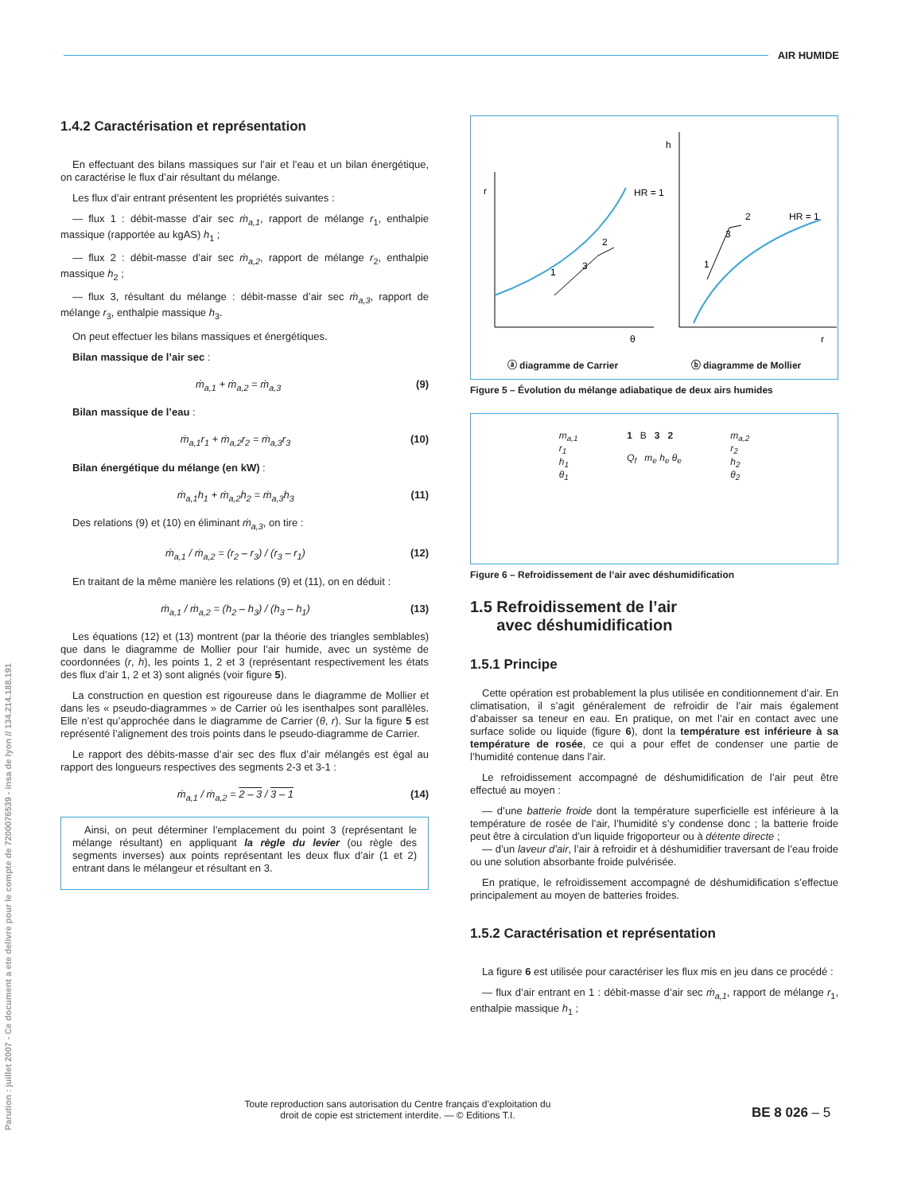AIR HUMIDE
Parution : juillet 2007 - Ce document a ete delivre pour le compte de 7200076539 - insa de lyon // 134.214.188.191
1.4.2 Caractérisation et représentation
En effectuant des bilans massiques sur l’air et l’eau et un bilan énergétique, on caractérise le flux d’air résultant du mélange.
Les flux d’air entrant présentent les propriétés suivantes :
— flux 1 : débit-masse d’air sec ṁ<sub>a,1</sub>, rapport de mélange r<sub>1</sub>, enthalpie massique (rapportée au kgAS) h<sub>1</sub> ;
— flux 2 : débit-masse d’air sec ṁ<sub>a,2</sub>, rapport de mélange r<sub>2</sub>, enthalpie massique h<sub>2</sub> ;
— flux 3, résultant du mélange : débit-masse d’air sec ṁ<sub>a,3</sub>, rapport de mélange r<sub>3</sub>, enthalpie massique h<sub>3</sub>.
On peut effectuer les bilans massiques et énergétiques.
Bilan massique de l’air sec :
ṁ<sub>a,1</sub> + ṁ<sub>a,2</sub> = ṁ<sub>a,3</sub> (9)
Bilan massique de l’eau :
ṁ<sub>a,1</sub>r<sub>1</sub> + ṁ<sub>a,2</sub>r<sub>2</sub> = ṁ<sub>a,3</sub>r<sub>3</sub> (10)
Bilan énergétique du mélange (en kW) :
ṁ<sub>a,1</sub>h<sub>1</sub> + ṁ<sub>a,2</sub>h<sub>2</sub> = ṁ<sub>a,3</sub>h<sub>3</sub> (11)
Des relations (9) et (10) en éliminant ṁ<sub>a,3</sub>, on tire :
ṁ<sub>a,1</sub> / ṁ<sub>a,2</sub> = (r<sub>2</sub> – r<sub>3</sub>) / (r<sub>3</sub> – r<sub>1</sub>) (12)
En traitant de la même manière les relations (9) et (11), on en déduit :
ṁ<sub>a,1</sub> / ṁ<sub>a,2</sub> = (h<sub>2</sub> – h<sub>3</sub>) / (h<sub>3</sub> – h<sub>1</sub>) (13)
Les équations (12) et (13) montrent (par la théorie des triangles semblables) que dans le diagramme de Mollier pour l’air humide, avec un système de coordonnées (r, h), les points 1, 2 et 3 (représentant respectivement les états des flux d’air 1, 2 et 3) sont alignés (voir figure 5).
La construction en question est rigoureuse dans le diagramme de Mollier et dans les « pseudo-diagrammes » de Carrier où les isenthalpes sont parallèles. Elle n’est qu’approchée dans le diagramme de Carrier (θ, r). Sur la figure 5 est représenté l’alignement des trois points dans le pseudo-diagramme de Carrier.
Le rapport des débits-masse d’air sec des flux d’air mélangés est égal au rapport des longueurs respectives des segments 2-3 et 3-1 :
ṁ<sub>a,1</sub> / ṁ<sub>a,2</sub> = 2 – 3 / 3 – 1 (14)
Ainsi, on peut déterminer l’emplacement du point 3 (représentant le mélange résultant) en appliquant la règle du levier (ou règle des segments inverses) aux points représentant les deux flux d’air (1 et 2) entrant dans le mélangeur et résultant en 3.
r
h
θ
r
1
3
2
1
3
2
HR = 1
HR = 1
ⓐ diagramme de Carrier ⓑ diagramme de Mollier
Figure 5 – Évolution du mélange adiabatique de deux airs humides
m<sub>a,1</sub>
r<sub>1</sub>
h<sub>1</sub>
θ<sub>1</sub>
1 B 3 2
Q<sub>f</sub> m<sub>e</sub> h<sub>e</sub> θ<sub>e</sub>
m<sub>a,2</sub>
r<sub>2</sub>
h<sub>2</sub>
θ<sub>2</sub>
Figure 6 – Refroidissement de l’air avec déshumidification
1.5 Refroidissement de l’air
avec déshumidification
1.5.1 Principe
Cette opération est probablement la plus utilisée en conditionnement d’air. En climatisation, il s’agit généralement de refroidir de l’air mais également d’abaisser sa teneur en eau. En pratique, on met l’air en contact avec une surface solide ou liquide (figure 6), dont la température est inférieure à sa température de rosée, ce qui a pour effet de condenser une partie de l’humidité contenue dans l’air.
Le refroidissement accompagné de déshumidification de l’air peut être effectué au moyen :
— d’une batterie froide dont la température superficielle est inférieure à la température de rosée de l’air, l’humidité s’y condense donc ; la batterie froide peut être à circulation d’un liquide frigoporteur ou à détente directe ;
— d’un laveur d’air, l’air à refroidir et à déshumidifier traversant de l’eau froide ou une solution absorbante froide pulvérisée.
En pratique, le refroidissement accompagné de déshumidification s’effectue principalement au moyen de batteries froides.
1.5.2 Caractérisation et représentation
La figure 6 est utilisée pour caractériser les flux mis en jeu dans ce procédé :
— flux d’air entrant en 1 : débit-masse d’air sec ṁ<sub>a,1</sub>, rapport de mélange r<sub>1</sub>, enthalpie massique h<sub>1</sub> ;
Toute reproduction sans autorisation du Centre français d’exploitation du droit de copie est strictement interdite. — © Editions T.I.
BE 8 026 – 5